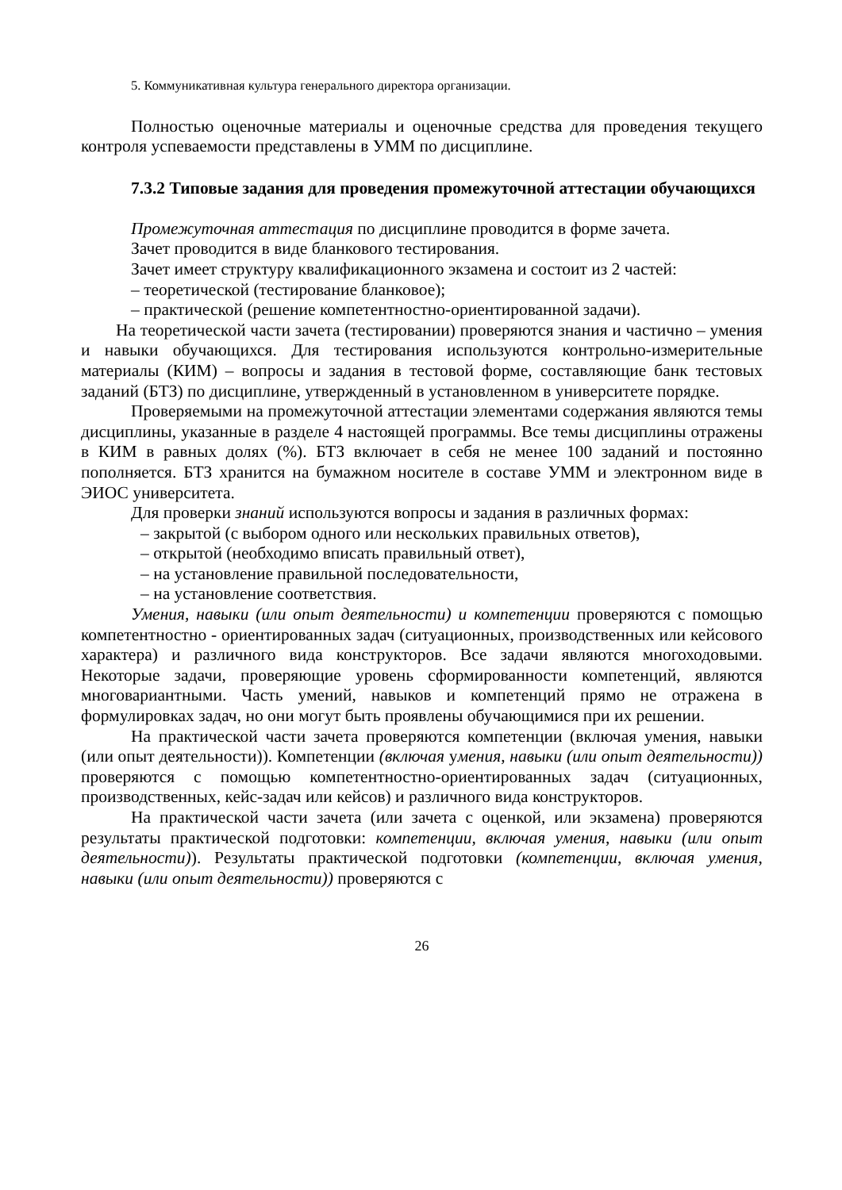5. Коммуникативная культура генерального директора организации.
Полностью оценочные материалы и оценочные средства для проведения текущего контроля успеваемости представлены в УММ по дисциплине.
7.3.2 Типовые задания для проведения промежуточной аттестации обучающихся
Промежуточная аттестация по дисциплине проводится в форме зачета.
Зачет проводится в виде бланкового тестирования.
Зачет имеет структуру квалификационного экзамена и состоит из 2 частей:
– теоретической (тестирование бланковое);
– практической (решение компетентностно-ориентированной задачи).
На теоретической части зачета (тестировании) проверяются знания и частично – умения и навыки обучающихся. Для тестирования используются контрольно-измерительные материалы (КИМ) – вопросы и задания в тестовой форме, составляющие банк тестовых заданий (БТЗ) по дисциплине, утвержденный в установленном в университете порядке.
Проверяемыми на промежуточной аттестации элементами содержания являются темы дисциплины, указанные в разделе 4 настоящей программы. Все темы дисциплины отражены в КИМ в равных долях (%). БТЗ включает в себя не менее 100 заданий и постоянно пополняется. БТЗ хранится на бумажном носителе в составе УММ и электронном виде в ЭИОС университета.
Для проверки знаний используются вопросы и задания в различных формах:
– закрытой (с выбором одного или нескольких правильных ответов),
– открытой (необходимо вписать правильный ответ),
– на установление правильной последовательности,
– на установление соответствия.
Умения, навыки (или опыт деятельности) и компетенции проверяются с помощью компетентностно - ориентированных задач (ситуационных, производственных или кейсового характера) и различного вида конструкторов. Все задачи являются многоходовыми. Некоторые задачи, проверяющие уровень сформированности компетенций, являются многовариантными. Часть умений, навыков и компетенций прямо не отражена в формулировках задач, но они могут быть проявлены обучающимися при их решении.
На практической части зачета проверяются компетенции (включая умения, навыки (или опыт деятельности)). Компетенции (включая умения, навыки (или опыт деятельности)) проверяются с помощью компетентностно-ориентированных задач (ситуационных, производственных, кейс-задач или кейсов) и различного вида конструкторов.
На практической части зачета (или зачета с оценкой, или экзамена) проверяются результаты практической подготовки: компетенции, включая умения, навыки (или опыт деятельности)). Результаты практической подготовки (компетенции, включая умения, навыки (или опыт деятельности)) проверяются с
26